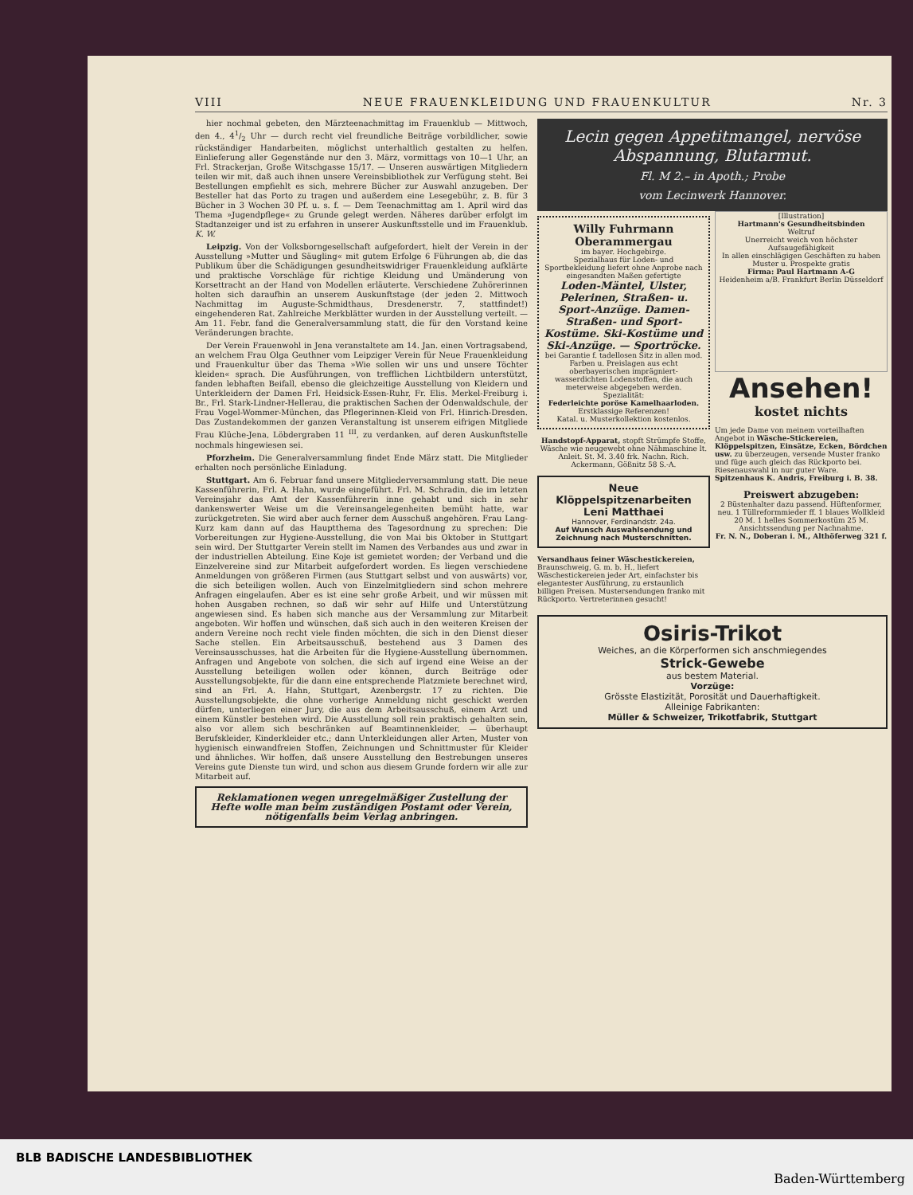VIII NEUE FRAUENKLEIDUNG UND FRAUENKULTUR Nr. 3
hier nochmal gebeten, den Märzteenachmittag im Frauenklub — Mittwoch, den 4., 41/2 Uhr — durch recht viel freundliche Beiträge vorbildlicher, sowie rückständiger Handarbeiten, möglichst unterhaltlich gestalten zu helfen. Einlieferung aller Gegenstände nur den 3. März, vormittags von 10—1 Uhr, an Frl. Strackerjan, Große Witschgasse 15/17. — Unseren auswärtigen Mitgliedern teilen wir mit, daß auch ihnen unsere Vereinsbibliothek zur Verfügung steht. Bei Bestellungen empfiehlt es sich, mehrere Bücher zur Auswahl anzugeben. Der Besteller hat das Porto zu tragen und außerdem eine Lesegebühr, z. B. für 3 Bücher in 3 Wochen 30 Pf. u. s. f. — Dem Teenachmittag am 1. April wird das Thema »Jugendpflege« zu Grunde gelegt werden. Näheres darüber erfolgt im Stadtanzeiger und ist zu erfahren in unserer Auskunftsstelle und im Frauenklub. K. W.
Leipzig. Von der Volksborngesellschaft aufgefordert, hielt der Verein in der Ausstellung »Mutter und Säugling« mit gutem Erfolge 6 Führungen ab, die das Publikum über die Schädigungen gesundheitswidriger Frauenkleidung aufklärte und praktische Vorschläge für richtige Kleidung und Umänderung von Korsettracht an der Hand von Modellen erläuterte. Verschiedene Zuhörerinnen holten sich daraufhin an unserem Auskunftstage (der jeden 2. Mittwoch Nachmittag im Auguste-Schmidthaus, Dresdenerstr. 7, stattfindet!) eingehenderen Rat. Zahlreiche Merkblätter wurden in der Ausstellung verteilt. — Am 11. Febr. fand die Generalversammlung statt, die für den Vorstand keine Veränderungen brachte.
Der Verein Frauenwohl in Jena veranstaltete am 14. Jan. einen Vortragsabend, an welchem Frau Olga Geuthner vom Leipziger Verein für Neue Frauenkleidung und Frauenkultur über das Thema »Wie sollen wir uns und unsere Töchter kleiden« sprach. Die Ausführungen, von trefflichen Lichtbildern unterstützt, fanden lebhaften Beifall, ebenso die gleichzeitige Ausstellung von Kleidern und Unterkleidern der Damen Frl. Heidsick-Essen-Ruhr, Fr. Elis. Merkel-Freiburg i. Br., Frl. Stark-Lindner-Hellerau, die praktischen Sachen der Odenwaldschule, der Frau Vogel-Wommer-München, das Pflegerinnen-Kleid von Frl. Hinrich-Dresden. Das Zustandekommen der ganzen Veranstaltung ist unserem eifrigen Mitgliede Frau Klüche-Jena, Löbdergraben 11 <sup>III</sup>, zu verdanken, auf deren Auskunftstelle nochmals hingewiesen sei.
Pforzheim. Die Generalversammlung findet Ende März statt. Die Mitglieder erhalten noch persönliche Einladung.
Stuttgart. Am 6. Februar fand unsere Mitgliederversammlung statt. Die neue Kassenführerin, Frl. A. Hahn, wurde eingeführt. Frl. M. Schradin, die im letzten Vereinsjahr das Amt der Kassenführerin inne gehabt und sich in sehr dankenswerter Weise um die Vereinsangelegenheiten bemüht hatte, war zurückgetreten. Sie wird aber auch ferner dem Ausschuß angehören. Frau Lang-Kurz kam dann auf das Hauptthema des Tagesordnung zu sprechen: Die Vorbereitungen zur Hygiene-Ausstellung, die von Mai bis Oktober in Stuttgart sein wird. Der Stuttgarter Verein stellt im Namen des Verbandes aus und zwar in der industriellen Abteilung. Eine Koje ist gemietet worden; der Verband und die Einzelvereine sind zur Mitarbeit aufgefordert worden. Es liegen verschiedene Anmeldungen von größeren Firmen (aus Stuttgart selbst und von auswärts) vor, die sich beteiligen wollen. Auch von Einzelmitgliedern sind schon mehrere Anfragen eingelaufen. Aber es ist eine sehr große Arbeit, und wir müssen mit hohen Ausgaben rechnen, so daß wir sehr auf Hilfe und Unterstützung angewiesen sind. Es haben sich manche aus der Versammlung zur Mitarbeit angeboten. Wir hoffen und wünschen, daß sich auch in den weiteren Kreisen der andern Vereine noch recht viele finden möchten, die sich in den Dienst dieser Sache stellen. Ein Arbeitsausschuß, bestehend aus 3 Damen des Vereinsausschusses, hat die Arbeiten für die Hygiene-Ausstellung übernommen. Anfragen und Angebote von solchen, die sich auf irgend eine Weise an der Ausstellung beteiligen wollen oder können, durch Beiträge oder Ausstellungsobjekte, für die dann eine entsprechende Platzmiete berechnet wird, sind an Frl. A. Hahn, Stuttgart, Azenbergstr. 17 zu richten. Die Ausstellungsobjekte, die ohne vorherige Anmeldung nicht geschickt werden dürfen, unterliegen einer Jury, die aus dem Arbeitsausschuß, einem Arzt und einem Künstler bestehen wird. Die Ausstellung soll rein praktisch gehalten sein, also vor allem sich beschränken auf Beamtinnenkleider, — überhaupt Berufskleider, Kinderkleider etc.; dann Unterkleidungen aller Arten, Muster von hygienisch einwandfreien Stoffen, Zeichnungen und Schnittmuster für Kleider und ähnliches. Wir hoffen, daß unsere Ausstellung den Bestrebungen unseres Vereins gute Dienste tun wird, und schon aus diesem Grunde fordern wir alle zur Mitarbeit auf.
Reklamationen wegen unregelmäßiger Zustellung der Hefte wolle man beim zuständigen Postamt oder Verein, nötigenfalls beim Verlag anbringen.
Lecin gegen Appetitmangel, nervöse Abspannung, Blutarmut.
Fl. M 2.– in Apoth.; Probe
vom Lecinwerk Hannover.
Willy Fuhrmann
Oberammergau
im bayer. Hochgebirge.
Spezialhaus für Loden- und Sportbekleidung liefert ohne Anprobe nach eingesandten Maßen gefertigte
Loden-Mäntel, Ulster, Pelerinen, Straßen- u. Sport-Anzüge. Damen-Straßen- und Sport-Kostüme. Ski-Kostüme und Ski-Anzüge. — Sportröcke.
bei Garantie f. tadellosen Sitz in allen mod. Farben u. Preislagen aus echt oberbayerischen imprägniert-wasserdichten Lodenstoffen, die auch meterweise abgegeben werden.
Spezialität:
Federleichte poröse Kamelhaarloden.
Erstklassige Referenzen!
Katal. u. Musterkollektion kostenlos.
Handstopf-Apparat, stopft Strümpfe Stoffe, Wäsche wie neugewebt ohne Nähmaschine lt. Anleit. St. M. 3.40 frk. Nachn. Rich. Ackermann, Gößnitz 58 S.-A.
Neue Klöppelspitzenarbeiten Leni Matthaei
Hannover, Ferdinandstr. 24a.
Auf Wunsch Auswahlsendung und Zeichnung nach Musterschnitten.
Versandhaus feiner Wäschestickereien, Braunschweig, G. m. b. H., liefert Wäschestickereien jeder Art, einfachster bis elegantester Ausführung, zu erstaunlich billigen Preisen. Mustersendungen franko mit Rückporto. Vertreterinnen gesucht!
[Illustration]
Hartmann's Gesundheitsbinden
Weltruf
Unerreicht weich von höchster Aufsaugefähigkeit
In allen einschlägigen Geschäften zu haben
Muster u. Prospekte gratis
Firma: Paul Hartmann A-G
Heidenheim a/B. Frankfurt Berlin Düsseldorf
Ansehen!
kostet nichts
Um jede Dame von meinem vorteilhaften Angebot in Wäsche-Stickereien, Klöppelspitzen, Einsätze, Ecken, Bördchen usw. zu überzeugen, versende Muster franko und füge auch gleich das Rückporto bei. Riesenauswahl in nur guter Ware. Spitzenhaus K. Andris, Freiburg i. B. 38.
Preiswert abzugeben:
2 Büstenhalter dazu passend. Hüftenformer, neu. 1 Tüllreformmieder ff. 1 blaues Wollkleid 20 M. 1 helles Sommerkostüm 25 M. Ansichtssendung per Nachnahme.
Fr. N. N., Doberan i. M., Althöferweg 321 f.
Osiris-Trikot
Weiches, an die Körperformen sich anschmiegendes
Strick-Gewebe
aus bestem Material.
Vorzüge:
Grösste Elastizität, Porosität und Dauerhaftigkeit.
Alleinige Fabrikanten:
Müller & Schweizer, Trikotfabrik, Stuttgart
BLB BADISCHE LANDESBIBLIOTHEK
Baden-Württemberg